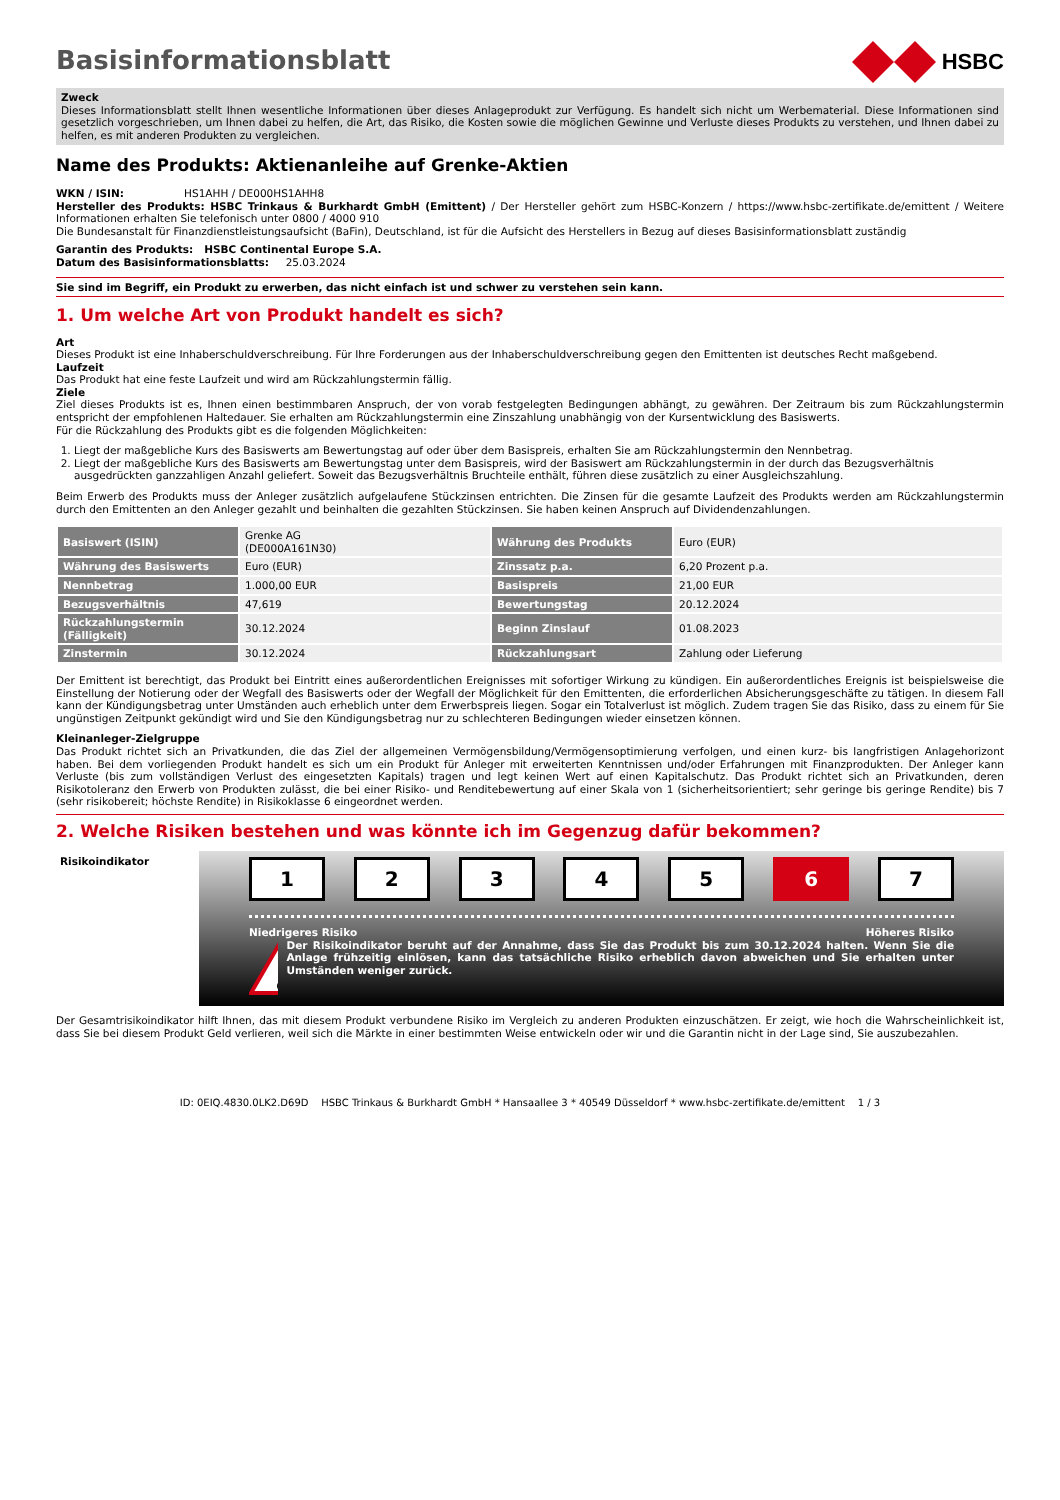Basisinformationsblatt
HSBC
Zweck
Dieses Informationsblatt stellt Ihnen wesentliche Informationen über dieses Anlageprodukt zur Verfügung. Es handelt sich nicht um Werbematerial. Diese Informationen sind gesetzlich vorgeschrieben, um Ihnen dabei zu helfen, die Art, das Risiko, die Kosten sowie die möglichen Gewinne und Verluste dieses Produkts zu verstehen, und Ihnen dabei zu helfen, es mit anderen Produkten zu vergleichen.
Name des Produkts: Aktienanleihe auf Grenke-Aktien
WKN / ISIN: HS1AHH / DE000HS1AHH8
Hersteller des Produkts: HSBC Trinkaus & Burkhardt GmbH (Emittent) / Der Hersteller gehört zum HSBC-Konzern / https://www.hsbc-zertifikate.de/emittent / Weitere Informationen erhalten Sie telefonisch unter 0800 / 4000 910
Die Bundesanstalt für Finanzdienstleistungsaufsicht (BaFin), Deutschland, ist für die Aufsicht des Herstellers in Bezug auf dieses Basisinformationsblatt zuständig
Garantin des Produkts: HSBC Continental Europe S.A.
Datum des Basisinformationsblatts: 25.03.2024
Sie sind im Begriff, ein Produkt zu erwerben, das nicht einfach ist und schwer zu verstehen sein kann.
1. Um welche Art von Produkt handelt es sich?
Art
Dieses Produkt ist eine Inhaberschuldverschreibung. Für Ihre Forderungen aus der Inhaberschuldverschreibung gegen den Emittenten ist deutsches Recht maßgebend.
Laufzeit
Das Produkt hat eine feste Laufzeit und wird am Rückzahlungstermin fällig.
Ziele
Ziel dieses Produkts ist es, Ihnen einen bestimmbaren Anspruch, der von vorab festgelegten Bedingungen abhängt, zu gewähren. Der Zeitraum bis zum Rückzahlungstermin entspricht der empfohlenen Haltedauer. Sie erhalten am Rückzahlungstermin eine Zinszahlung unabhängig von der Kursentwicklung des Basiswerts.
Für die Rückzahlung des Produkts gibt es die folgenden Möglichkeiten:
1. Liegt der maßgebliche Kurs des Basiswerts am Bewertungstag auf oder über dem Basispreis, erhalten Sie am Rückzahlungstermin den Nennbetrag.
2. Liegt der maßgebliche Kurs des Basiswerts am Bewertungstag unter dem Basispreis, wird der Basiswert am Rückzahlungstermin in der durch das Bezugsverhältnis ausgedrückten ganzzahligen Anzahl geliefert. Soweit das Bezugsverhältnis Bruchteile enthält, führen diese zusätzlich zu einer Ausgleichszahlung.
Beim Erwerb des Produkts muss der Anleger zusätzlich aufgelaufene Stückzinsen entrichten. Die Zinsen für die gesamte Laufzeit des Produkts werden am Rückzahlungstermin durch den Emittenten an den Anleger gezahlt und beinhalten die gezahlten Stückzinsen. Sie haben keinen Anspruch auf Dividendenzahlungen.
| Basiswert (ISIN) | Grenke AG (DE000A161N30) | Währung des Produkts | Euro (EUR) |
| Währung des Basiswerts | Euro (EUR) | Zinssatz p.a. | 6,20 Prozent p.a. |
| Nennbetrag | 1.000,00 EUR | Basispreis | 21,00 EUR |
| Bezugsverhältnis | 47,619 | Bewertungstag | 20.12.2024 |
| Rückzahlungstermin (Fälligkeit) | 30.12.2024 | Beginn Zinslauf | 01.08.2023 |
| Zinstermin | 30.12.2024 | Rückzahlungsart | Zahlung oder Lieferung |
Der Emittent ist berechtigt, das Produkt bei Eintritt eines außerordentlichen Ereignisses mit sofortiger Wirkung zu kündigen. Ein außerordentliches Ereignis ist beispielsweise die Einstellung der Notierung oder der Wegfall des Basiswerts oder der Wegfall der Möglichkeit für den Emittenten, die erforderlichen Absicherungsgeschäfte zu tätigen. In diesem Fall kann der Kündigungsbetrag unter Umständen auch erheblich unter dem Erwerbspreis liegen. Sogar ein Totalverlust ist möglich. Zudem tragen Sie das Risiko, dass zu einem für Sie ungünstigen Zeitpunkt gekündigt wird und Sie den Kündigungsbetrag nur zu schlechteren Bedingungen wieder einsetzen können.
Kleinanleger-Zielgruppe
Das Produkt richtet sich an Privatkunden, die das Ziel der allgemeinen Vermögensbildung/Vermögensoptimierung verfolgen, und einen kurz- bis langfristigen Anlagehorizont haben. Bei dem vorliegenden Produkt handelt es sich um ein Produkt für Anleger mit erweiterten Kenntnissen und/oder Erfahrungen mit Finanzprodukten. Der Anleger kann Verluste (bis zum vollständigen Verlust des eingesetzten Kapitals) tragen und legt keinen Wert auf einen Kapitalschutz. Das Produkt richtet sich an Privatkunden, deren Risikotoleranz den Erwerb von Produkten zulässt, die bei einer Risiko- und Renditebewertung auf einer Skala von 1 (sicherheitsorientiert; sehr geringe bis geringe Rendite) bis 7 (sehr risikobereit; höchste Rendite) in Risikoklasse 6 eingeordnet werden.
2. Welche Risiken bestehen und was könnte ich im Gegenzug dafür bekommen?
Risikoindikator
12345 6 7
Niedrigeres Risiko Höheres Risiko
Der Risikoindikator beruht auf der Annahme, dass Sie das Produkt bis zum 30.12.2024 halten. Wenn Sie die Anlage frühzeitig einlösen, kann das tatsächliche Risiko erheblich davon abweichen und Sie erhalten unter Umständen weniger zurück.
Der Gesamtrisikoindikator hilft Ihnen, das mit diesem Produkt verbundene Risiko im Vergleich zu anderen Produkten einzuschätzen. Er zeigt, wie hoch die Wahrscheinlichkeit ist, dass Sie bei diesem Produkt Geld verlieren, weil sich die Märkte in einer bestimmten Weise entwickeln oder wir und die Garantin nicht in der Lage sind, Sie auszubezahlen.
ID: 0EIQ.4830.0LK2.D69D HSBC Trinkaus & Burkhardt GmbH * Hansaallee 3 * 40549 Düsseldorf * www.hsbc-zertifikate.de/emittent 1 / 3